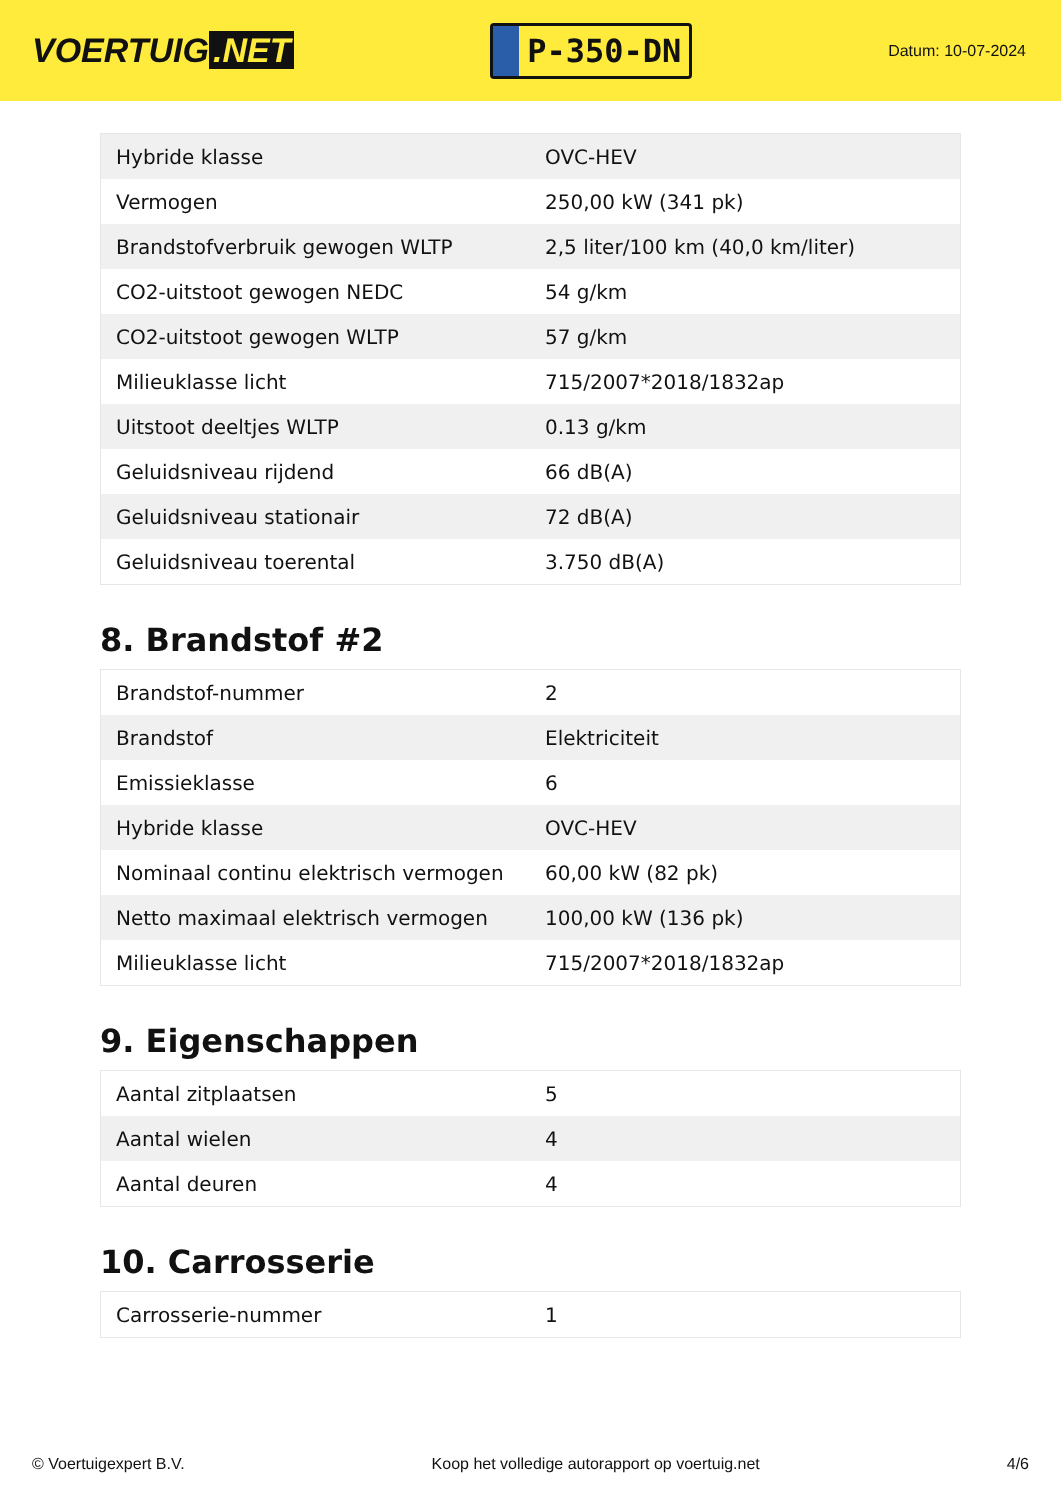VOERTUIG.NET
P-350-DN
Datum: 10-07-2024
| Hybride klasse | OVC-HEV |
| Vermogen | 250,00 kW (341 pk) |
| Brandstofverbruik gewogen WLTP | 2,5 liter/100 km (40,0 km/liter) |
| CO2-uitstoot gewogen NEDC | 54 g/km |
| CO2-uitstoot gewogen WLTP | 57 g/km |
| Milieuklasse licht | 715/2007*2018/1832ap |
| Uitstoot deeltjes WLTP | 0.13 g/km |
| Geluidsniveau rijdend | 66 dB(A) |
| Geluidsniveau stationair | 72 dB(A) |
| Geluidsniveau toerental | 3.750 dB(A) |
8. Brandstof #2
| Brandstof-nummer | 2 |
| Brandstof | Elektriciteit |
| Emissieklasse | 6 |
| Hybride klasse | OVC-HEV |
| Nominaal continu elektrisch vermogen | 60,00 kW (82 pk) |
| Netto maximaal elektrisch vermogen | 100,00 kW (136 pk) |
| Milieuklasse licht | 715/2007*2018/1832ap |
9. Eigenschappen
| Aantal zitplaatsen | 5 |
| Aantal wielen | 4 |
| Aantal deuren | 4 |
10. Carrosserie
| Carrosserie-nummer | 1 |
© Voertuigexpert B.V. Koop het volledige autorapport op voertuig.net 4/6